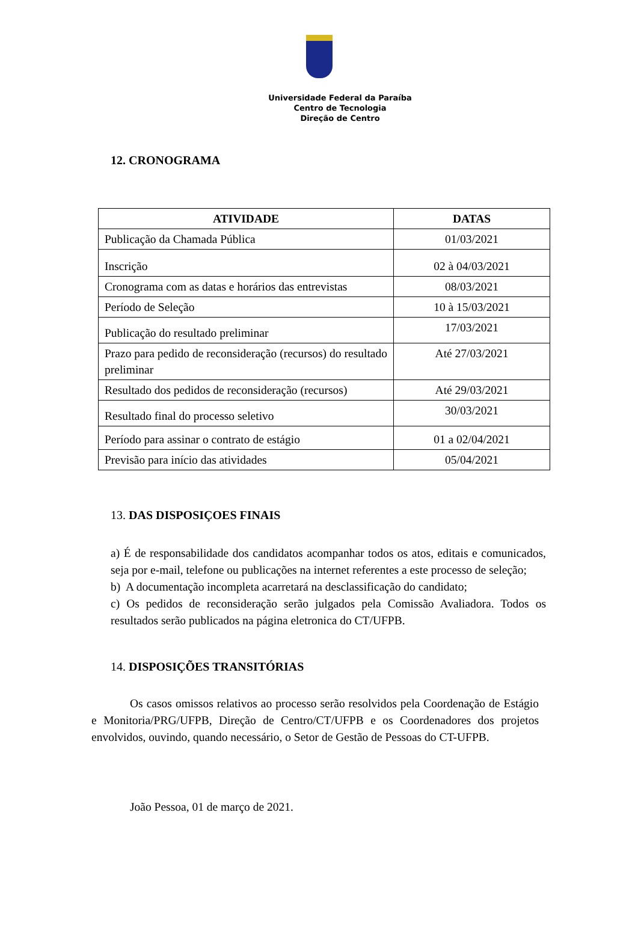Universidade Federal da Paraíba
Centro de Tecnologia
Direção de Centro
12. CRONOGRAMA
| ATIVIDADE | DATAS |
| --- | --- |
| Publicação da Chamada Pública | 01/03/2021 |
| Inscrição | 02 à 04/03/2021 |
| Cronograma com as datas e horários das entrevistas | 08/03/2021 |
| Período de Seleção | 10 à 15/03/2021 |
| Publicação do resultado preliminar | 17/03/2021 |
| Prazo para pedido de reconsideração (recursos) do resultado preliminar | Até 27/03/2021 |
| Resultado dos pedidos de reconsideração (recursos) | Até 29/03/2021 |
| Resultado final do processo seletivo | 30/03/2021 |
| Período para assinar o contrato de estágio | 01 a 02/04/2021 |
| Previsão para início das atividades | 05/04/2021 |
13. DAS DISPOSIÇOES FINAIS
a) É de responsabilidade dos candidatos acompanhar todos os atos, editais e comunicados, seja por e-mail, telefone ou publicações na internet referentes a este processo de seleção;
b) A documentação incompleta acarretará na desclassificação do candidato;
c) Os pedidos de reconsideração serão julgados pela Comissão Avaliadora. Todos os resultados serão publicados na página eletronica do CT/UFPB.
14. DISPOSIÇÕES TRANSITÓRIAS
Os casos omissos relativos ao processo serão resolvidos pela Coordenação de Estágio e Monitoria/PRG/UFPB, Direção de Centro/CT/UFPB e os Coordenadores dos projetos envolvidos, ouvindo, quando necessário, o Setor de Gestão de Pessoas do CT-UFPB.
João Pessoa, 01 de março de 2021.